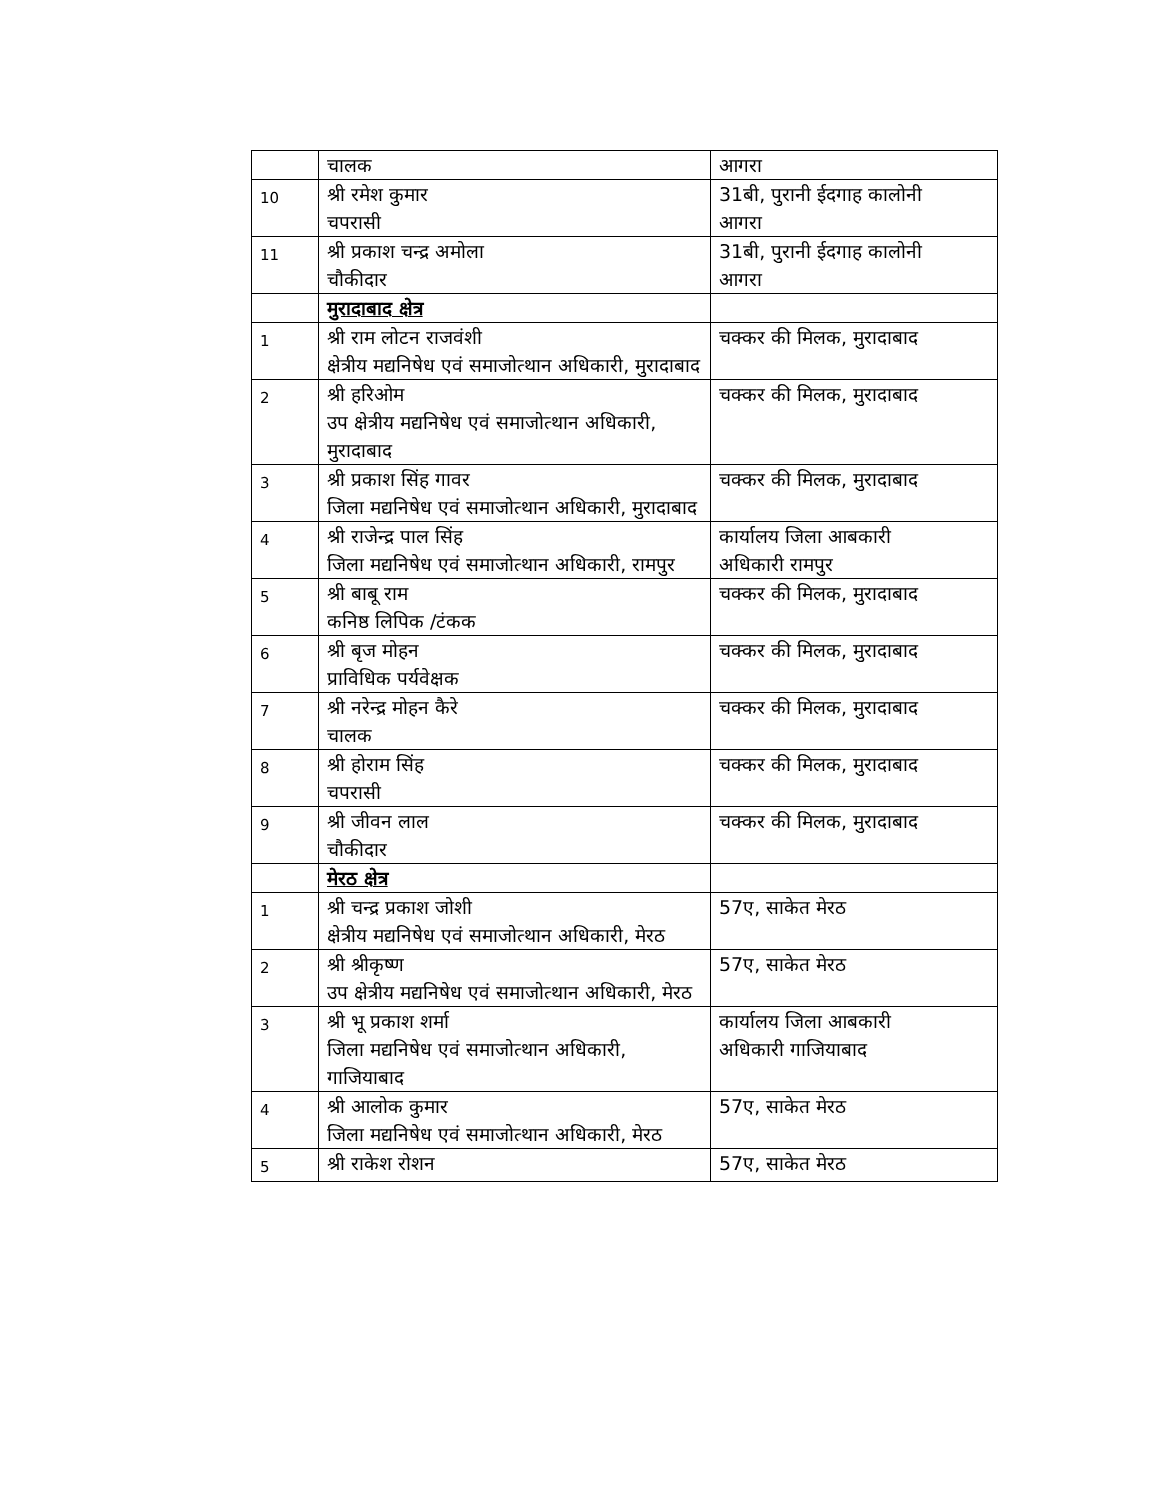| | चालक | आगरा |
| 10 | श्री रमेश कुमार चपरासी | 31बी, पुरानी ईदगाह कालोनी आगरा |
| 11 | श्री प्रकाश चन्द्र अमोला चौकीदार | 31बी, पुरानी ईदगाह कालोनी आगरा |
| | मुरादाबाद क्षेत्र | |
| 1 | श्री राम लोटन राजवंशी क्षेत्रीय मद्यनिषेध एवं समाजोत्थान अधिकारी, मुरादाबाद | चक्कर की मिलक, मुरादाबाद |
| 2 | श्री हरिओम उप क्षेत्रीय मद्यनिषेध एवं समाजोत्थान अधिकारी, मुरादाबाद | चक्कर की मिलक, मुरादाबाद |
| 3 | श्री प्रकाश सिंह गावर जिला मद्यनिषेध एवं समाजोत्थान अधिकारी, मुरादाबाद | चक्कर की मिलक, मुरादाबाद |
| 4 | श्री राजेन्द्र पाल सिंह जिला मद्यनिषेध एवं समाजोत्थान अधिकारी, रामपुर | कार्यालय जिला आबकारी अधिकारी रामपुर |
| 5 | श्री बाबू राम कनिष्ठ लिपिक /टंकक | चक्कर की मिलक, मुरादाबाद |
| 6 | श्री बृज मोहन प्राविधिक पर्यवेक्षक | चक्कर की मिलक, मुरादाबाद |
| 7 | श्री नरेन्द्र मोहन कैरे चालक | चक्कर की मिलक, मुरादाबाद |
| 8 | श्री होराम सिंह चपरासी | चक्कर की मिलक, मुरादाबाद |
| 9 | श्री जीवन लाल चौकीदार | चक्कर की मिलक, मुरादाबाद |
| | मेरठ क्षेत्र | |
| 1 | श्री चन्द्र प्रकाश जोशी क्षेत्रीय मद्यनिषेध एवं समाजोत्थान अधिकारी, मेरठ | 57ए, साकेत मेरठ |
| 2 | श्री श्रीकृष्ण उप क्षेत्रीय मद्यनिषेध एवं समाजोत्थान अधिकारी, मेरठ | 57ए, साकेत मेरठ |
| 3 | श्री भू प्रकाश शर्मा जिला मद्यनिषेध एवं समाजोत्थान अधिकारी, गाजियाबाद | कार्यालय जिला आबकारी अधिकारी गाजियाबाद |
| 4 | श्री आलोक कुमार जिला मद्यनिषेध एवं समाजोत्थान अधिकारी, मेरठ | 57ए, साकेत मेरठ |
| 5 | श्री राकेश रोशन | 57ए, साकेत मेरठ |